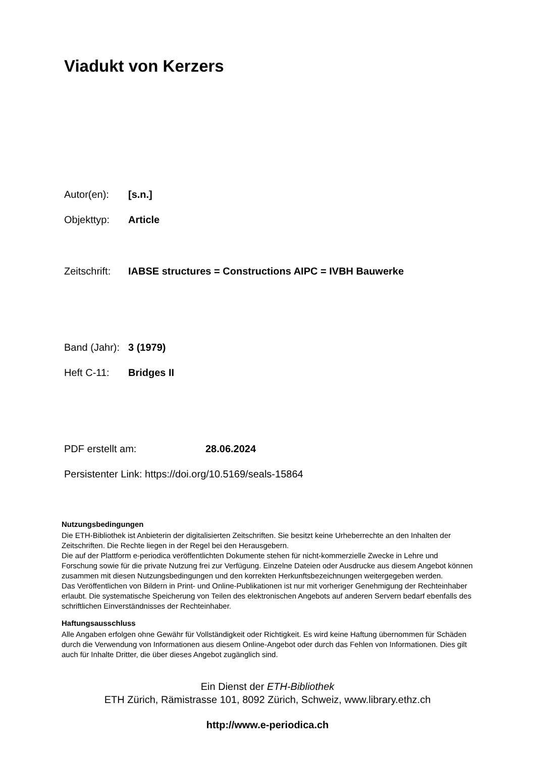Viadukt von Kerzers
Autor(en): [s.n.]
Objekttyp: Article
Zeitschrift: IABSE structures = Constructions AIPC = IVBH Bauwerke
Band (Jahr): 3 (1979)
Heft C-11: Bridges II
PDF erstellt am: 28.06.2024
Persistenter Link: https://doi.org/10.5169/seals-15864
Nutzungsbedingungen
Die ETH-Bibliothek ist Anbieterin der digitalisierten Zeitschriften. Sie besitzt keine Urheberrechte an den Inhalten der Zeitschriften. Die Rechte liegen in der Regel bei den Herausgebern.
Die auf der Plattform e-periodica veröffentlichten Dokumente stehen für nicht-kommerzielle Zwecke in Lehre und Forschung sowie für die private Nutzung frei zur Verfügung. Einzelne Dateien oder Ausdrucke aus diesem Angebot können zusammen mit diesen Nutzungsbedingungen und den korrekten Herkunftsbezeichnungen weitergegeben werden.
Das Veröffentlichen von Bildern in Print- und Online-Publikationen ist nur mit vorheriger Genehmigung der Rechteinhaber erlaubt. Die systematische Speicherung von Teilen des elektronischen Angebots auf anderen Servern bedarf ebenfalls des schriftlichen Einverständnisses der Rechteinhaber.
Haftungsausschluss
Alle Angaben erfolgen ohne Gewähr für Vollständigkeit oder Richtigkeit. Es wird keine Haftung übernommen für Schäden durch die Verwendung von Informationen aus diesem Online-Angebot oder durch das Fehlen von Informationen. Dies gilt auch für Inhalte Dritter, die über dieses Angebot zugänglich sind.
Ein Dienst der ETH-Bibliothek
ETH Zürich, Rämistrasse 101, 8092 Zürich, Schweiz, www.library.ethz.ch
http://www.e-periodica.ch